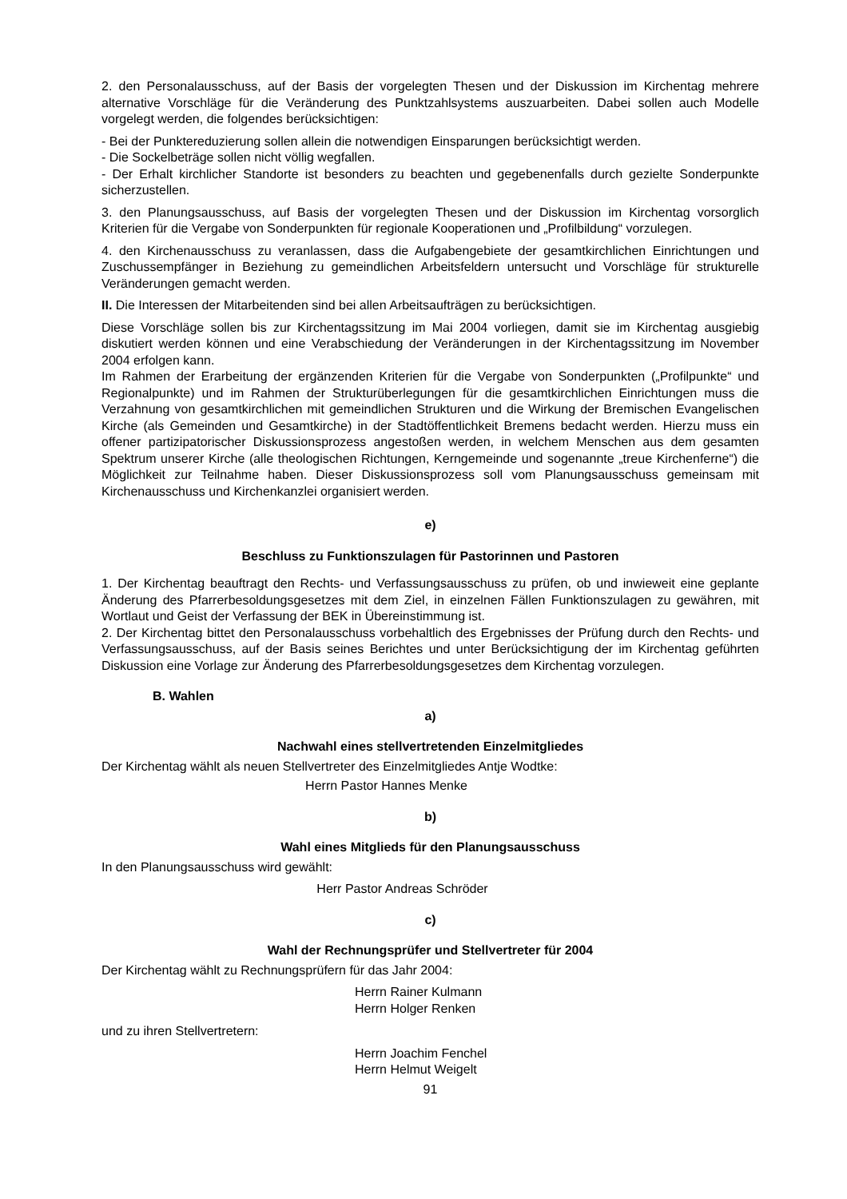2. den Personalausschuss, auf der Basis der vorgelegten Thesen und der Diskussion im Kirchentag mehrere alternative Vorschläge für die Veränderung des Punktzahlsystems auszuarbeiten. Dabei sollen auch Modelle vorgelegt werden, die folgendes berücksichtigen:
- Bei der Punktereduzierung sollen allein die notwendigen Einsparungen berücksichtigt werden.
- Die Sockelbeträge sollen nicht völlig wegfallen.
- Der Erhalt kirchlicher Standorte ist besonders zu beachten und gegebenenfalls durch gezielte Sonderpunkte sicherzustellen.
3. den Planungsausschuss, auf Basis der vorgelegten Thesen und der Diskussion im Kirchentag vorsorglich Kriterien für die Vergabe von Sonderpunkten für regionale Kooperationen und „Profilbildung“ vorzulegen.
4. den Kirchenausschuss zu veranlassen, dass die Aufgabengebiete der gesamtkirchlichen Einrichtungen und Zuschussempfänger in Beziehung zu gemeindlichen Arbeitsfeldern untersucht und Vorschläge für strukturelle Veränderungen gemacht werden.
II. Die Interessen der Mitarbeitenden sind bei allen Arbeitsaufträgen zu berücksichtigen.
Diese Vorschläge sollen bis zur Kirchentagssitzung im Mai 2004 vorliegen, damit sie im Kirchentag ausgiebig diskutiert werden können und eine Verabschiedung der Veränderungen in der Kirchentagssitzung im November 2004 erfolgen kann.
Im Rahmen der Erarbeitung der ergänzenden Kriterien für die Vergabe von Sonderpunkten („Profilpunkte“ und Regionalpunkte) und im Rahmen der Strukturüberlegungen für die gesamtkirchlichen Einrichtungen muss die Verzahnung von gesamtkirchlichen mit gemeindlichen Strukturen und die Wirkung der Bremischen Evangelischen Kirche (als Gemeinden und Gesamtkirche) in der Stadtöffentlichkeit Bremens bedacht werden. Hierzu muss ein offener partizipatorischer Diskussionsprozess angestoßen werden, in welchem Menschen aus dem gesamten Spektrum unserer Kirche (alle theologischen Richtungen, Kerngemeinde und sogenannte „treue Kirchenferne“) die Möglichkeit zur Teilnahme haben. Dieser Diskussionsprozess soll vom Planungsausschuss gemeinsam mit Kirchenausschuss und Kirchenkanzlei organisiert werden.
e)
Beschluss zu Funktionszulagen für Pastorinnen und Pastoren
1. Der Kirchentag beauftragt den Rechts- und Verfassungsausschuss zu prüfen, ob und inwieweit eine geplante Änderung des Pfarrerbesoldungsgesetzes mit dem Ziel, in einzelnen Fällen Funktionszulagen zu gewähren, mit Wortlaut und Geist der Verfassung der BEK in Übereinstimmung ist.
2. Der Kirchentag bittet den Personalausschuss vorbehaltlich des Ergebnisses der Prüfung durch den Rechts- und Verfassungsausschuss, auf der Basis seines Berichtes und unter Berücksichtigung der im Kirchentag geführten Diskussion eine Vorlage zur Änderung des Pfarrerbesoldungsgesetzes dem Kirchentag vorzulegen.
B. Wahlen
a)
Nachwahl eines stellvertretenden Einzelmitgliedes
Der Kirchentag wählt als neuen Stellvertreter des Einzelmitgliedes Antje Wodtke:
Herrn Pastor Hannes Menke
b)
Wahl eines Mitglieds für den Planungsausschuss
In den Planungsausschuss wird gewählt:
Herr Pastor Andreas Schröder
c)
Wahl der Rechnungsprüfer und Stellvertreter für 2004
Der Kirchentag wählt zu Rechnungsprüfern für das Jahr 2004:
Herrn Rainer Kulmann
Herrn Holger Renken
und zu ihren Stellvertretern:
Herrn Joachim Fenchel
Herrn Helmut Weigelt
91